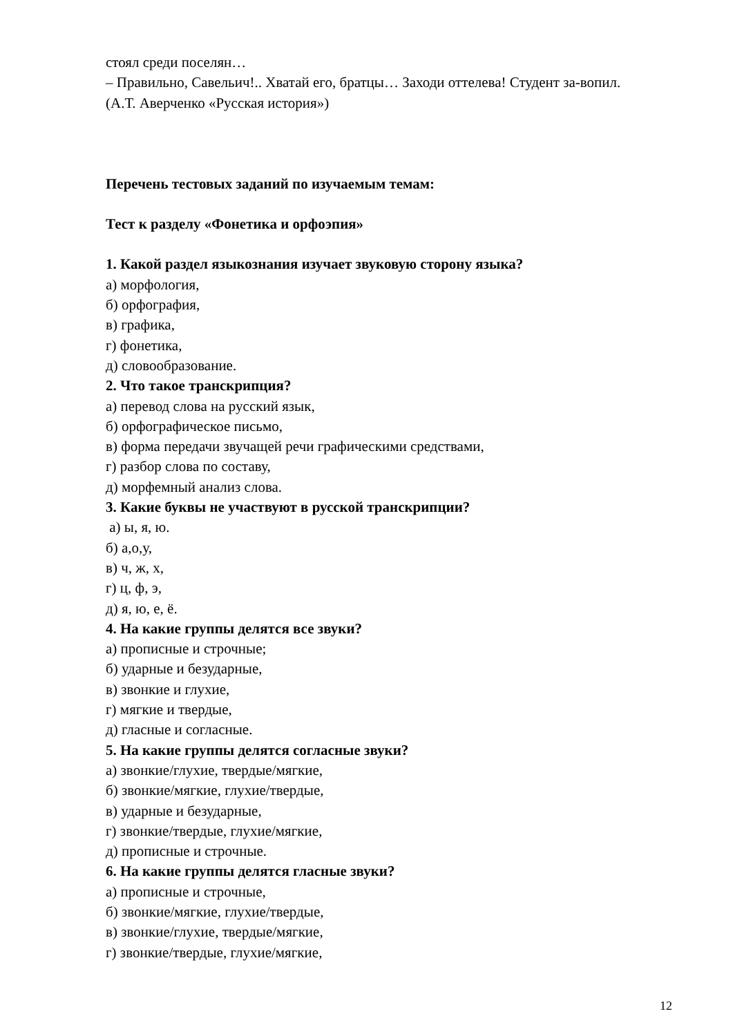стоял среди поселян…
– Правильно, Савельич!.. Хватай его, братцы… Заходи оттелева! Студент за-вопил.
(А.Т. Аверченко «Русская история»)
Перечень тестовых заданий по изучаемым темам:
Тест к разделу «Фонетика и орфоэпия»
1. Какой раздел языкознания изучает звуковую сторону языка?
а) морфология,
б) орфография,
в) графика,
г) фонетика,
д) словообразование.
2. Что такое транскрипция?
а) перевод слова на русский язык,
б) орфографическое письмо,
в) форма передачи звучащей речи графическими средствами,
г) разбор слова по составу,
д) морфемный анализ слова.
3. Какие буквы не участвуют в русской транскрипции?
а) ы, я, ю.
б) а,о,у,
в) ч, ж, х,
г) ц, ф, э,
д) я, ю, е, ё.
4. На какие группы делятся все звуки?
а) прописные и строчные;
б) ударные и безударные,
в) звонкие и глухие,
г) мягкие и твердые,
д) гласные и согласные.
5. На какие группы делятся согласные звуки?
а) звонкие/глухие, твердые/мягкие,
б) звонкие/мягкие, глухие/твердые,
в) ударные и безударные,
г) звонкие/твердые, глухие/мягкие,
д) прописные и строчные.
6. На какие группы делятся гласные звуки?
а) прописные и строчные,
б) звонкие/мягкие, глухие/твердые,
в) звонкие/глухие, твердые/мягкие,
г) звонкие/твердые, глухие/мягкие,
12